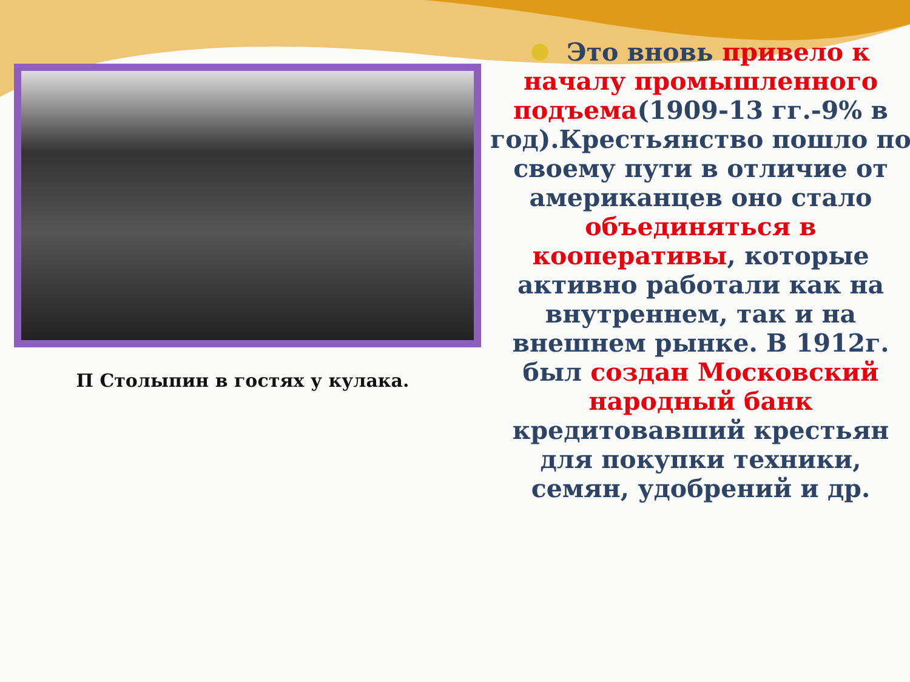П Столыпин в гостях у кулака.
Это вновь привело к началу промышленного подъема(1909-13 гг.-9% в год).Крестьянство пошло по своему пути в отличие от американцев оно стало объединяться в кооперативы, которые активно работали как на внутреннем, так и на внешнем рынке. В 1912г. был создан Московский народный банк кредитовавший крестьян для покупки техники, семян, удобрений и др.